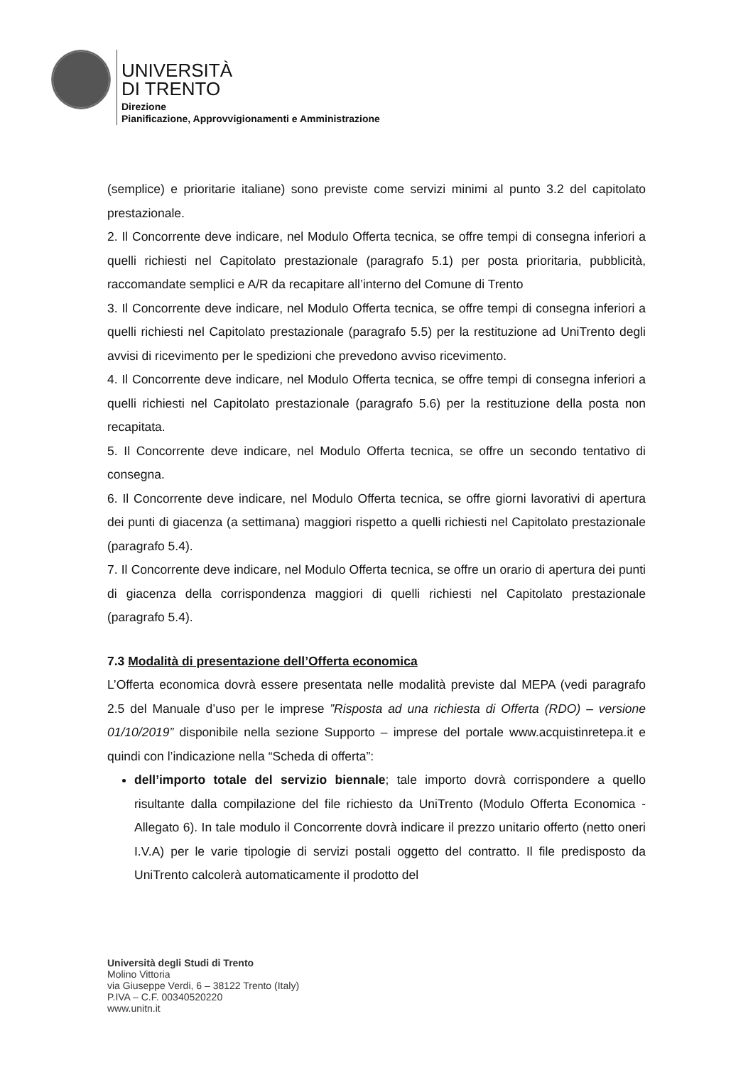UNIVERSITÀ
DI TRENTO
Direzione
Pianificazione, Approvvigionamenti e Amministrazione
(semplice) e prioritarie italiane) sono previste come servizi minimi al punto 3.2 del capitolato prestazionale.
2. Il Concorrente deve indicare, nel Modulo Offerta tecnica, se offre tempi di consegna inferiori a quelli richiesti nel Capitolato prestazionale (paragrafo 5.1) per posta prioritaria, pubblicità, raccomandate semplici e A/R da recapitare all’interno del Comune di Trento
3. Il Concorrente deve indicare, nel Modulo Offerta tecnica, se offre tempi di consegna inferiori a quelli richiesti nel Capitolato prestazionale (paragrafo 5.5) per la restituzione ad UniTrento degli avvisi di ricevimento per le spedizioni che prevedono avviso ricevimento.
4. Il Concorrente deve indicare, nel Modulo Offerta tecnica, se offre tempi di consegna inferiori a quelli richiesti nel Capitolato prestazionale (paragrafo 5.6) per la restituzione della posta non recapitata.
5. Il Concorrente deve indicare, nel Modulo Offerta tecnica, se offre un secondo tentativo di consegna.
6. Il Concorrente deve indicare, nel Modulo Offerta tecnica, se offre giorni lavorativi di apertura dei punti di giacenza (a settimana) maggiori rispetto a quelli richiesti nel Capitolato prestazionale (paragrafo 5.4).
7. Il Concorrente deve indicare, nel Modulo Offerta tecnica, se offre un orario di apertura dei punti di giacenza della corrispondenza maggiori di quelli richiesti nel Capitolato prestazionale (paragrafo 5.4).
7.3 Modalità di presentazione dell’Offerta economica
L’Offerta economica dovrà essere presentata nelle modalità previste dal MEPA (vedi paragrafo 2.5 del Manuale d’uso per le imprese ”Risposta ad una richiesta di Offerta (RDO) – versione 01/10/2019” disponibile nella sezione Supporto – imprese del portale www.acquistinretepa.it e quindi con l’indicazione nella “Scheda di offerta”:
dell’importo totale del servizio biennale; tale importo dovrà corrispondere a quello risultante dalla compilazione del file richiesto da UniTrento (Modulo Offerta Economica - Allegato 6). In tale modulo il Concorrente dovrà indicare il prezzo unitario offerto (netto oneri I.V.A) per le varie tipologie di servizi postali oggetto del contratto. Il file predisposto da UniTrento calcolerà automaticamente il prodotto del
Università degli Studi di Trento
Molino Vittoria
via Giuseppe Verdi, 6 – 38122 Trento (Italy)
P.IVA – C.F. 00340520220
www.unitn.it